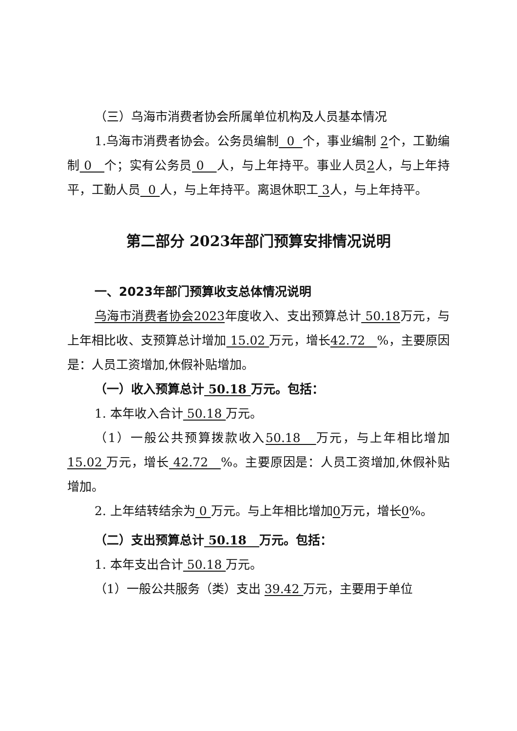（三）乌海市消费者协会所属单位机构及人员基本情况
1.乌海市消费者协会。公务员编制 0 个，事业编制 2个，工勤编制 0 个；实有公务员 0 人，与上年持平。事业人员2人，与上年持平，工勤人员 0 人，与上年持平。离退休职工 3人，与上年持平。
第二部分 2023年部门预算安排情况说明
一、2023年部门预算收支总体情况说明
乌海市消费者协会2023年度收入、支出预算总计 50.18万元，与上年相比收、支预算总计增加 15.02 万元，增长42.72 %，主要原因是：人员工资增加,休假补贴增加。
（一）收入预算总计 50.18 万元。包括：
1. 本年收入合计 50.18 万元。
（1）一般公共预算拨款收入50.18 万元，与上年相比增加15.02 万元，增长 42.72 %。主要原因是：人员工资增加,休假补贴增加。
2. 上年结转结余为 0 万元。与上年相比增加0万元，增长0%。
（二）支出预算总计 50.18 万元。包括：
1. 本年支出合计 50.18 万元。
（1）一般公共服务（类）支出 39.42 万元，主要用于单位